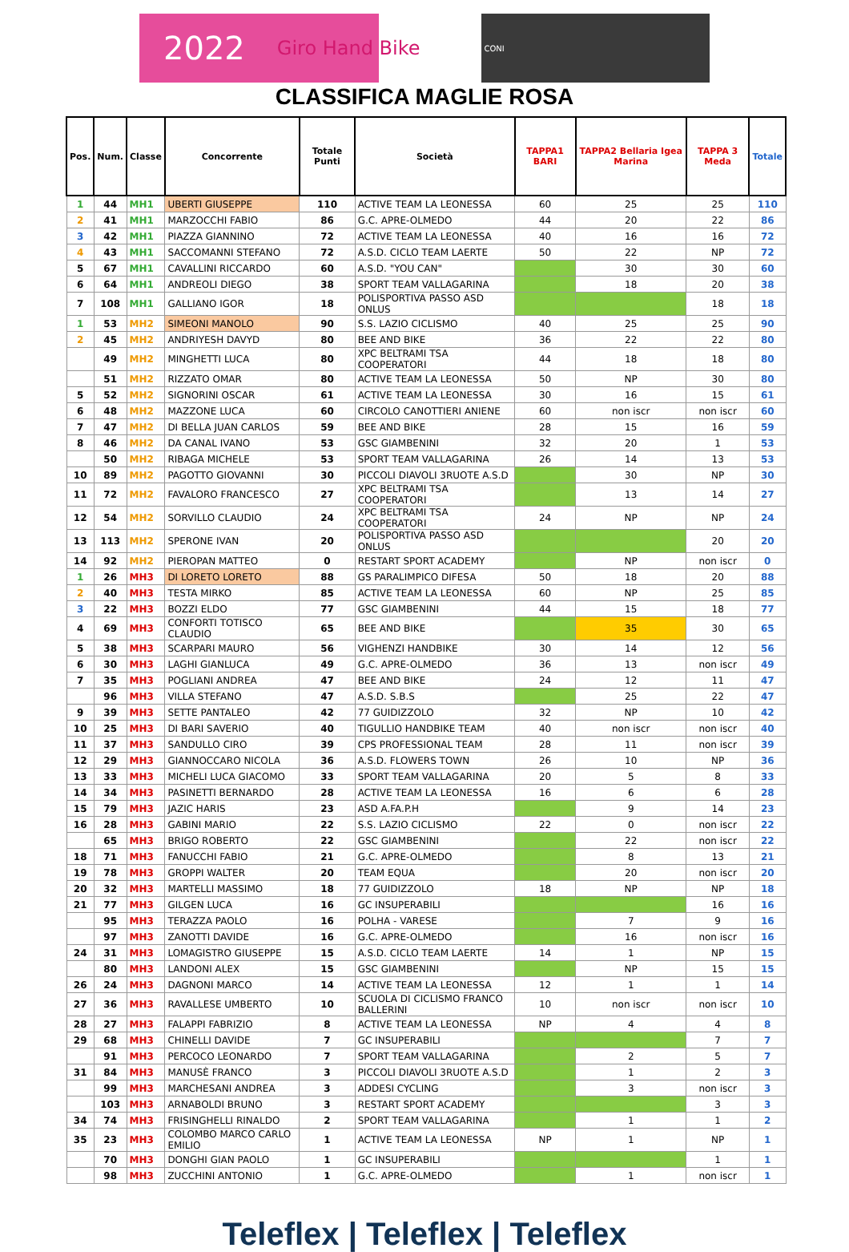2022 Giro Hand Bike CONI
CLASSIFICA MAGLIE ROSA
| Pos. | Num. | Classe | Concorrente | Totale Punti | Società | TAPPA1 BARI | TAPPA2 Bellaria Igea Marina | TAPPA 3 Meda | Totale |
| --- | --- | --- | --- | --- | --- | --- | --- | --- | --- |
| 1 | 44 | MH1 | UBERTI GIUSEPPE | 110 | ACTIVE TEAM LA LEONESSA | 60 | 25 | 25 | 110 |
| 2 | 41 | MH1 | MARZOCCHI FABIO | 86 | G.C. APRE-OLMEDO | 44 | 20 | 22 | 86 |
| 3 | 42 | MH1 | PIAZZA GIANNINO | 72 | ACTIVE TEAM LA LEONESSA | 40 | 16 | 16 | 72 |
| 4 | 43 | MH1 | SACCOMANNI STEFANO | 72 | A.S.D. CICLO TEAM LAERTE | 50 | 22 | NP | 72 |
| 5 | 67 | MH1 | CAVALLINI RICCARDO | 60 | A.S.D. "YOU CAN" | | 30 | 30 | 60 |
| 6 | 64 | MH1 | ANDREOLI DIEGO | 38 | SPORT TEAM VALLAGARINA | | 18 | 20 | 38 |
| 7 | 108 | MH1 | GALLIANO IGOR | 18 | POLISPORTIVA PASSO ASD ONLUS | | | 18 | 18 |
| 1 | 53 | MH2 | SIMEONI MANOLO | 90 | S.S. LAZIO CICLISMO | 40 | 25 | 25 | 90 |
| 2 | 45 | MH2 | ANDRIYESH DAVYD | 80 | BEE AND BIKE | 36 | 22 | 22 | 80 |
| | 49 | MH2 | MINGHETTI LUCA | 80 | XPC BELTRAMI TSA COOPERATORI | 44 | 18 | 18 | 80 |
| | 51 | MH2 | RIZZATO OMAR | 80 | ACTIVE TEAM LA LEONESSA | 50 | NP | 30 | 80 |
| 5 | 52 | MH2 | SIGNORINI OSCAR | 61 | ACTIVE TEAM LA LEONESSA | 30 | 16 | 15 | 61 |
| 6 | 48 | MH2 | MAZZONE LUCA | 60 | CIRCOLO CANOTTIERI ANIENE | 60 | non iscr | non iscr | 60 |
| 7 | 47 | MH2 | DI BELLA JUAN CARLOS | 59 | BEE AND BIKE | 28 | 15 | 16 | 59 |
| 8 | 46 | MH2 | DA CANAL IVANO | 53 | GSC GIAMBENINI | 32 | 20 | 1 | 53 |
| | 50 | MH2 | RIBAGA MICHELE | 53 | SPORT TEAM VALLAGARINA | 26 | 14 | 13 | 53 |
| 10 | 89 | MH2 | PAGOTTO GIOVANNI | 30 | PICCOLI DIAVOLI 3RUOTE A.S.D | | 30 | NP | 30 |
| 11 | 72 | MH2 | FAVALORO FRANCESCO | 27 | XPC BELTRAMI TSA COOPERATORI | | 13 | 14 | 27 |
| 12 | 54 | MH2 | SORVILLO CLAUDIO | 24 | XPC BELTRAMI TSA COOPERATORI | 24 | NP | NP | 24 |
| 13 | 113 | MH2 | SPERONE IVAN | 20 | POLISPORTIVA PASSO ASD ONLUS | | | 20 | 20 |
| 14 | 92 | MH2 | PIEROPAN MATTEO | 0 | RESTART SPORT ACADEMY | | NP | non iscr | 0 |
| 1 | 26 | MH3 | DI LORETO LORETO | 88 | GS PARALIMPICO DIFESA | 50 | 18 | 20 | 88 |
| 2 | 40 | MH3 | TESTA MIRKO | 85 | ACTIVE TEAM LA LEONESSA | 60 | NP | 25 | 85 |
| 3 | 22 | MH3 | BOZZI ELDO | 77 | GSC GIAMBENINI | 44 | 15 | 18 | 77 |
| 4 | 69 | MH3 | CONFORTI TOTISCO CLAUDIO | 65 | BEE AND BIKE | | 35 | 30 | 65 |
| 5 | 38 | MH3 | SCARPARI MAURO | 56 | VIGHENZI HANDBIKE | 30 | 14 | 12 | 56 |
| 6 | 30 | MH3 | LAGHI GIANLUCA | 49 | G.C. APRE-OLMEDO | 36 | 13 | non iscr | 49 |
| 7 | 35 | MH3 | POGLIANI ANDREA | 47 | BEE AND BIKE | 24 | 12 | 11 | 47 |
| | 96 | MH3 | VILLA STEFANO | 47 | A.S.D. S.B.S | | 25 | 22 | 47 |
| 9 | 39 | MH3 | SETTE PANTALEO | 42 | 77 GUIDIZZOLO | 32 | NP | 10 | 42 |
| 10 | 25 | MH3 | DI BARI SAVERIO | 40 | TIGULLIO HANDBIKE TEAM | 40 | non iscr | non iscr | 40 |
| 11 | 37 | MH3 | SANDULLO CIRO | 39 | CPS PROFESSIONAL TEAM | 28 | 11 | non iscr | 39 |
| 12 | 29 | MH3 | GIANNOCCARO NICOLA | 36 | A.S.D. FLOWERS TOWN | 26 | 10 | NP | 36 |
| 13 | 33 | MH3 | MICHELI LUCA GIACOMO | 33 | SPORT TEAM VALLAGARINA | 20 | 5 | 8 | 33 |
| 14 | 34 | MH3 | PASINETTI BERNARDO | 28 | ACTIVE TEAM LA LEONESSA | 16 | 6 | 6 | 28 |
| 15 | 79 | MH3 | JAZIC HARIS | 23 | ASD A.FA.P.H | | 9 | 14 | 23 |
| 16 | 28 | MH3 | GABINI MARIO | 22 | S.S. LAZIO CICLISMO | 22 | 0 | non iscr | 22 |
| | 65 | MH3 | BRIGO ROBERTO | 22 | GSC GIAMBENINI | | 22 | non iscr | 22 |
| 18 | 71 | MH3 | FANUCCHI FABIO | 21 | G.C. APRE-OLMEDO | | 8 | 13 | 21 |
| 19 | 78 | MH3 | GROPPI WALTER | 20 | TEAM EQUA | | 20 | non iscr | 20 |
| 20 | 32 | MH3 | MARTELLI MASSIMO | 18 | 77 GUIDIZZOLO | 18 | NP | NP | 18 |
| 21 | 77 | MH3 | GILGEN LUCA | 16 | GC INSUPERABILI | | | 16 | 16 |
| | 95 | MH3 | TERAZZA PAOLO | 16 | POLHA - VARESE | | 7 | 9 | 16 |
| | 97 | MH3 | ZANOTTI DAVIDE | 16 | G.C. APRE-OLMEDO | | 16 | non iscr | 16 |
| 24 | 31 | MH3 | LOMAGISTRO GIUSEPPE | 15 | A.S.D. CICLO TEAM LAERTE | 14 | 1 | NP | 15 |
| | 80 | MH3 | LANDONI ALEX | 15 | GSC GIAMBENINI | | NP | 15 | 15 |
| 26 | 24 | MH3 | DAGNONI MARCO | 14 | ACTIVE TEAM LA LEONESSA | 12 | 1 | 1 | 14 |
| 27 | 36 | MH3 | RAVALLESE UMBERTO | 10 | SCUOLA DI CICLISMO FRANCO BALLERINI | 10 | non iscr | non iscr | 10 |
| 28 | 27 | MH3 | FALAPPI FABRIZIO | 8 | ACTIVE TEAM LA LEONESSA | NP | 4 | 4 | 8 |
| 29 | 68 | MH3 | CHINELLI DAVIDE | 7 | GC INSUPERABILI | | | 7 | 7 |
| | 91 | MH3 | PERCOCO LEONARDO | 7 | SPORT TEAM VALLAGARINA | | 2 | 5 | 7 |
| 31 | 84 | MH3 | MANUSÈ FRANCO | 3 | PICCOLI DIAVOLI 3RUOTE A.S.D | | 1 | 2 | 3 |
| | 99 | MH3 | MARCHESANI ANDREA | 3 | ADDESI CYCLING | | 3 | non iscr | 3 |
| | 103 | MH3 | ARNABOLDI BRUNO | 3 | RESTART SPORT ACADEMY | | | 3 | 3 |
| 34 | 74 | MH3 | FRISINGHELLI RINALDO | 2 | SPORT TEAM VALLAGARINA | | 1 | 1 | 2 |
| 35 | 23 | MH3 | COLOMBO MARCO CARLO EMILIO | 1 | ACTIVE TEAM LA LEONESSA | NP | 1 | NP | 1 |
| | 70 | MH3 | DONGHI GIAN PAOLO | 1 | GC INSUPERABILI | | | 1 | 1 |
| | 98 | MH3 | ZUCCHINI ANTONIO | 1 | G.C. APRE-OLMEDO | | 1 | non iscr | 1 |
Teleflex | Teleflex | Teleflex